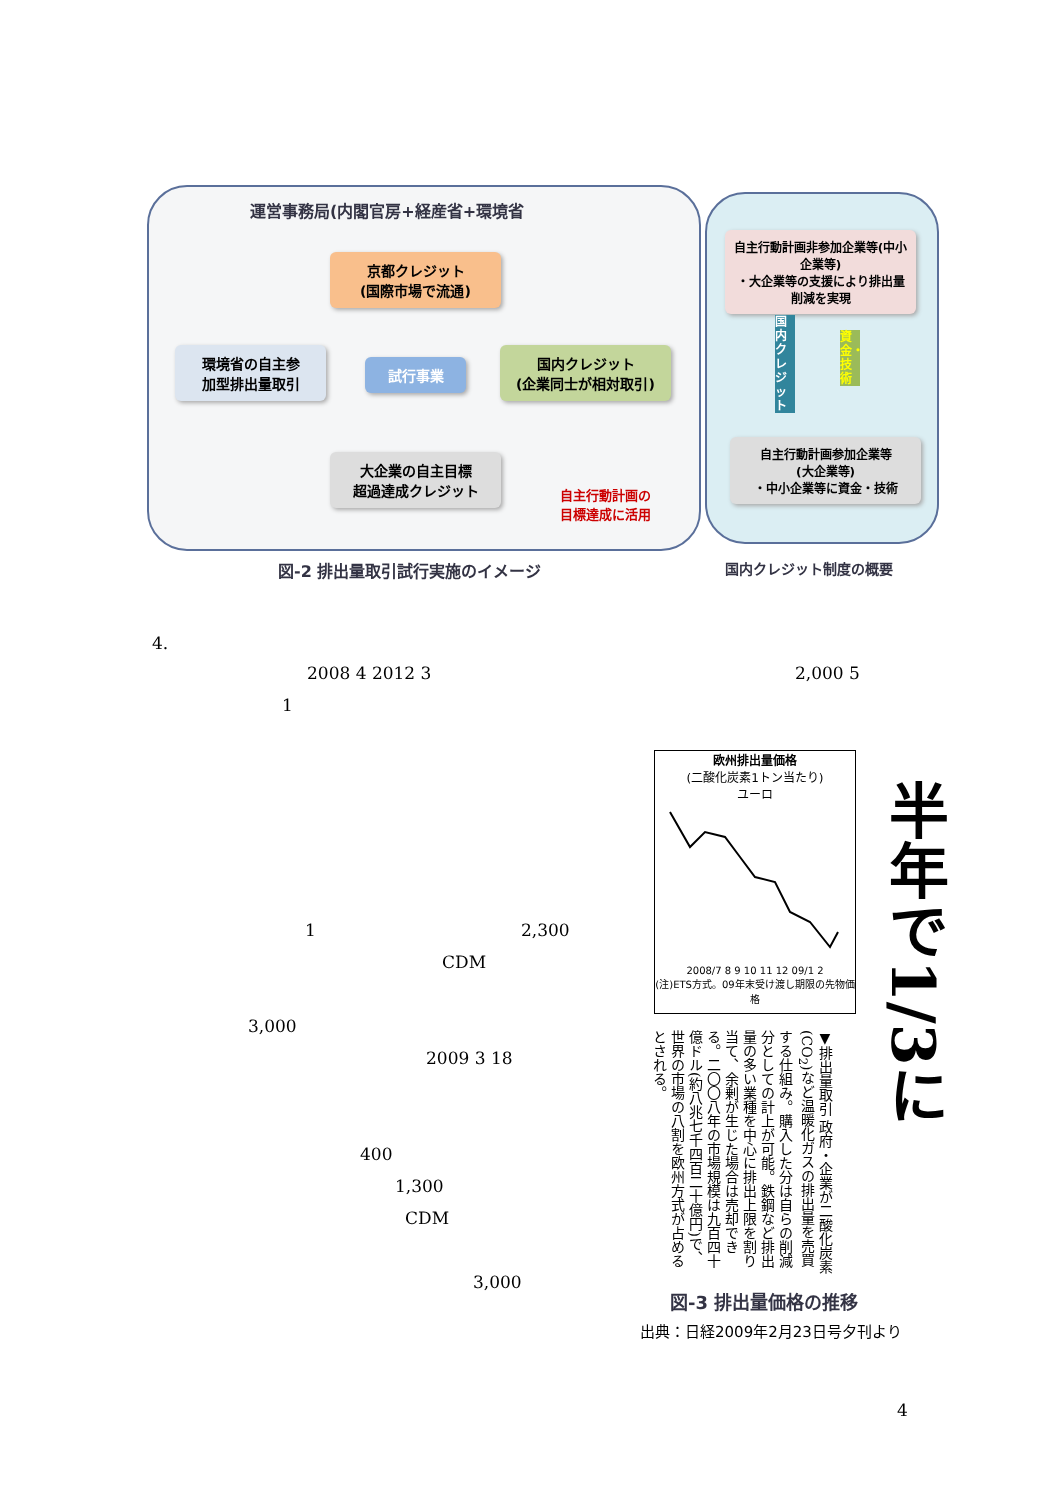運営事務局(内閣官房+経産省+環境省
京都クレジット
(国際市場で流通)
環境省の自主参
加型排出量取引
試行事業
国内クレジット
(企業同士が相対取引)
大企業の自主目標
超過達成クレジット
自主行動計画非参加企業等(中小企業等)
・大企業等の支援により排出量削減を実現
自主行動計画参加企業等
(大企業等)
・中小企業等に資金・技術
国内クレジット
資金・技術
自主行動計画の
目標達成に活用
図-2 排出量取引試行実施のイメージ 国内クレジット制度の概要
4.
2008 4 2012 3 2,000 5
1
1 2,300
CDM
3,000
2009 3 18
400
1,300
CDM
3,000
欧州排出量価格
(二酸化炭素1トン当たり)
ユーロ
2008/7 8 9 10 11 12 09/1 2
(注)ETS方式。09年末受け渡し期限の先物価格
半年で1/3に
▼排出量取引 政府・企業が二酸化炭素(CO<sub>2</sub>)など温暖化ガスの排出量を売買する仕組み。購入した分は自らの削減分としての計上が可能。鉄鋼など排出量の多い業種を中心に排出上限を割り当て、余剰が生じた場合は売却できる。二〇〇八年の市場規模は九百四十億ドル(約八兆七千四百二十億円)で、世界の市場の八割を欧州方式が占めるとされる。
図-3 排出量価格の推移
出典：日経2009年2月23日号夕刊より
4